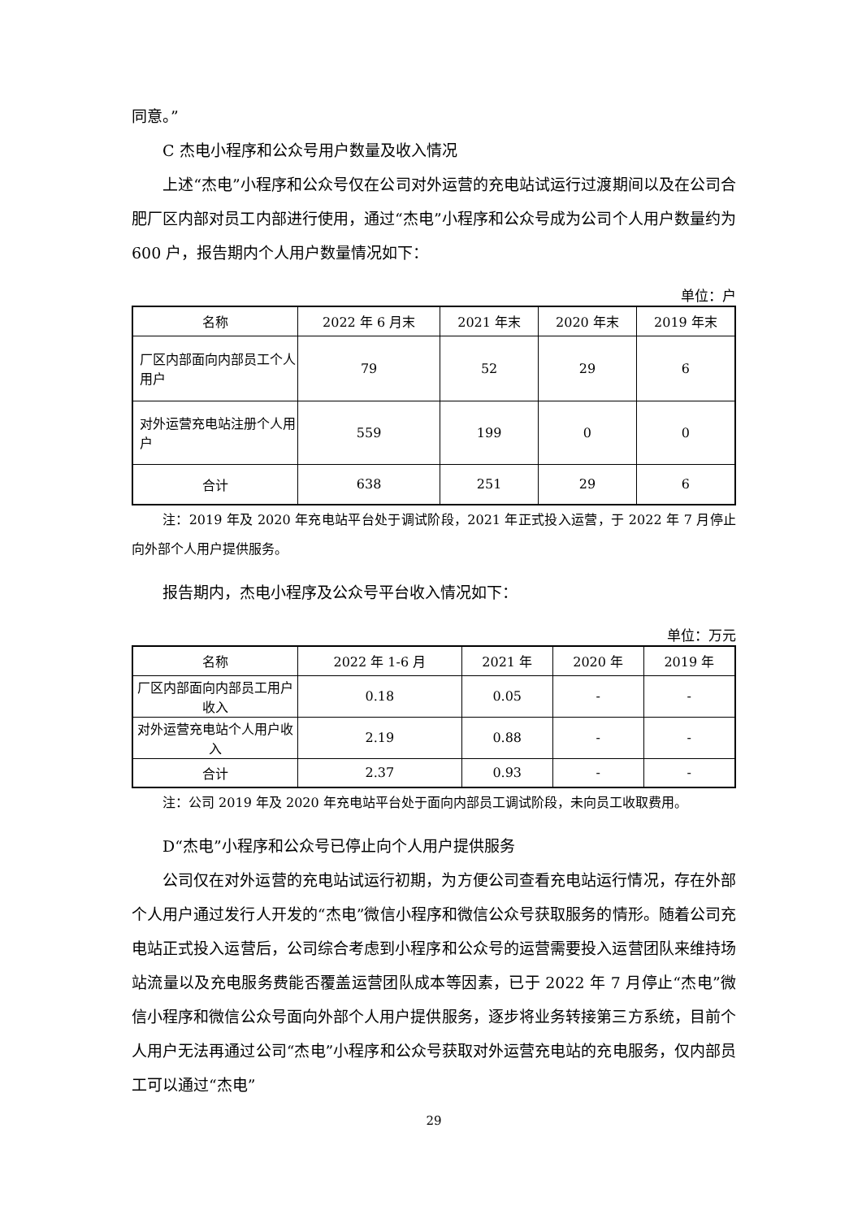同意。”
C 杰电小程序和公众号用户数量及收入情况
上述“杰电”小程序和公众号仅在公司对外运营的充电站试运行过渡期间以及在公司合肥厂区内部对员工内部进行使用，通过“杰电”小程序和公众号成为公司个人用户数量约为 600 户，报告期内个人用户数量情况如下：
单位：户
| 名称 | 2022 年 6 月末 | 2021 年末 | 2020 年末 | 2019 年末 |
| 厂区内部面向内部员工个人用户 | 79 | 52 | 29 | 6 |
| 对外运营充电站注册个人用户 | 559 | 199 | 0 | 0 |
| 合计 | 638 | 251 | 29 | 6 |
注：2019 年及 2020 年充电站平台处于调试阶段，2021 年正式投入运营，于 2022 年 7 月停止向外部个人用户提供服务。
报告期内，杰电小程序及公众号平台收入情况如下：
单位：万元
| 名称 | 2022 年 1-6 月 | 2021 年 | 2020 年 | 2019 年 |
| 厂区内部面向内部员工用户收入 | 0.18 | 0.05 | - | - |
| 对外运营充电站个人用户收入 | 2.19 | 0.88 | - | - |
| 合计 | 2.37 | 0.93 | - | - |
注：公司 2019 年及 2020 年充电站平台处于面向内部员工调试阶段，未向员工收取费用。
D“杰电”小程序和公众号已停止向个人用户提供服务
公司仅在对外运营的充电站试运行初期，为方便公司查看充电站运行情况，存在外部个人用户通过发行人开发的“杰电”微信小程序和微信公众号获取服务的情形。随着公司充电站正式投入运营后，公司综合考虑到小程序和公众号的运营需要投入运营团队来维持场站流量以及充电服务费能否覆盖运营团队成本等因素，已于 2022 年 7 月停止“杰电”微信小程序和微信公众号面向外部个人用户提供服务，逐步将业务转接第三方系统，目前个人用户无法再通过公司“杰电”小程序和公众号获取对外运营充电站的充电服务，仅内部员工可以通过“杰电”
29